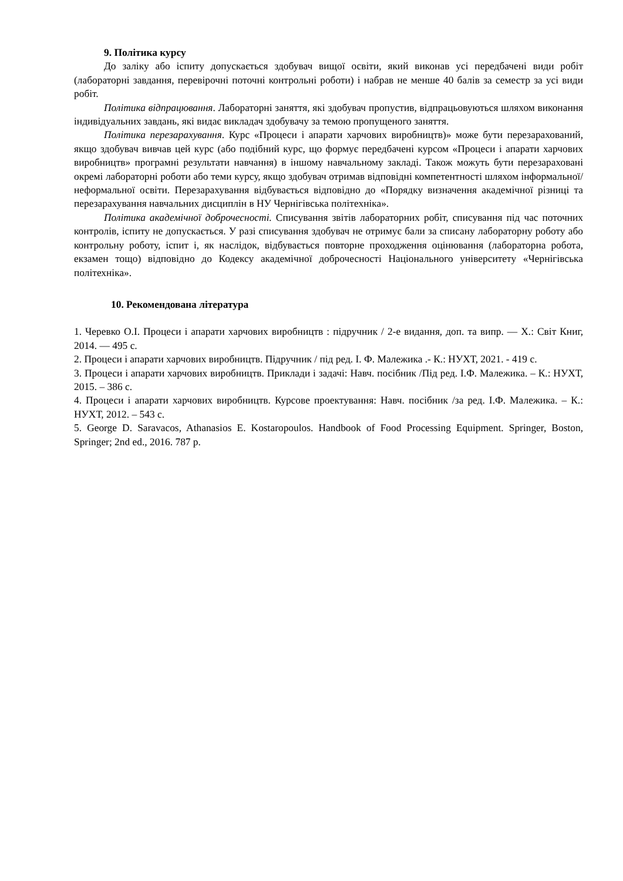9. Політика курсу
До заліку або іспиту допускається здобувач вищої освіти, який виконав усі передбачені види робіт (лабораторні завдання, перевірочні поточні контрольні роботи) і набрав не менше 40 балів за семестр за усі види робіт.
Політика відпрацювання. Лабораторні заняття, які здобувач пропустив, відпрацьовуються шляхом виконання індивідуальних завдань, які видає викладач здобувачу за темою пропущеного заняття.
Політика перезарахування. Курс «Процеси і апарати харчових виробництв)» може бути перезарахований, якщо здобувач вивчав цей курс (або подібний курс, що формує передбачені курсом «Процеси і апарати харчових виробництв» програмні результати навчання) в іншому навчальному закладі. Також можуть бути перезараховані окремі лабораторні роботи або теми курсу, якщо здобувач отримав відповідні компетентності шляхом інформальної/неформальної освіти. Перезарахування відбувається відповідно до «Порядку визначення академічної різниці та перезарахування навчальних дисциплін в НУ Чернігівська політехніка».
Політика академічної доброчесності. Списування звітів лабораторних робіт, списування під час поточних контролів, іспиту не допускається. У разі списування здобувач не отримує бали за списану лабораторну роботу або контрольну роботу, іспит і, як наслідок, відбувається повторне проходження оцінювання (лабораторна робота, екзамен тощо) відповідно до Кодексу академічної доброчесності Національного університету «Чернігівська політехніка».
10. Рекомендована література
1. Черевко О.І. Процеси і апарати харчових виробництв : підручник / 2-е видання, доп. та випр. — Х.: Світ Книг, 2014. — 495 с.
2. Процеси і апарати харчових виробництв. Підручник / під ред. І. Ф. Малежика .- К.: НУХТ, 2021. - 419 с.
3. Процеси і апарати харчових виробництв. Приклади і задачі: Навч. посібник /Під ред. І.Ф. Малежика. – К.: НУХТ, 2015. – 386 с.
4. Процеси і апарати харчових виробництв. Курсове проектування: Навч. посібник /за ред. І.Ф. Малежика. – К.: НУХТ, 2012. – 543 с.
5. George D. Saravacos, Athanasios E. Kostaropoulos. Handbook of Food Processing Equipment. Springer, Boston, Springer; 2nd ed., 2016. 787 p.